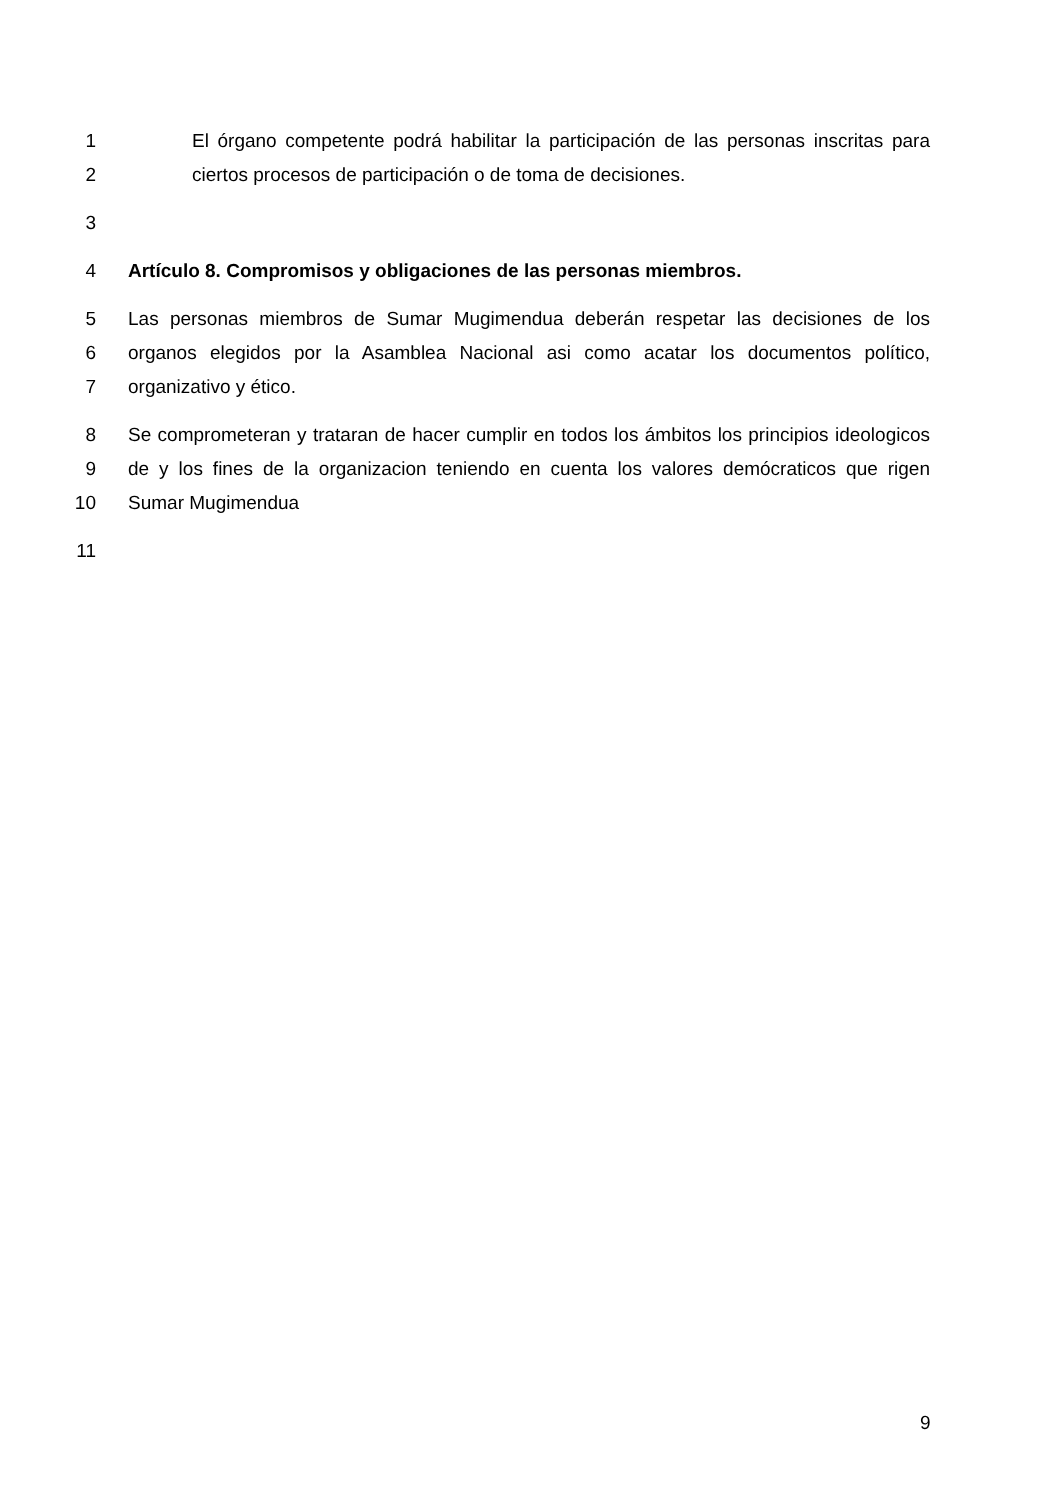1 El órgano competente podrá habilitar la participación de las personas inscritas para
2 ciertos procesos de participación o de toma de decisiones.
3
4 Artículo 8. Compromisos y obligaciones de las personas miembros.
5 Las personas miembros de Sumar Mugimendua deberán respetar las decisiones de los
6 organos elegidos por la Asamblea Nacional asi como acatar los documentos político,
7 organizativo y ético.
8 Se comprometeran y trataran de hacer cumplir en todos los ámbitos los principios ideologicos
9 de y los fines de la organizacion teniendo en cuenta los valores demócraticos que rigen
10 Sumar Mugimendua
11
9